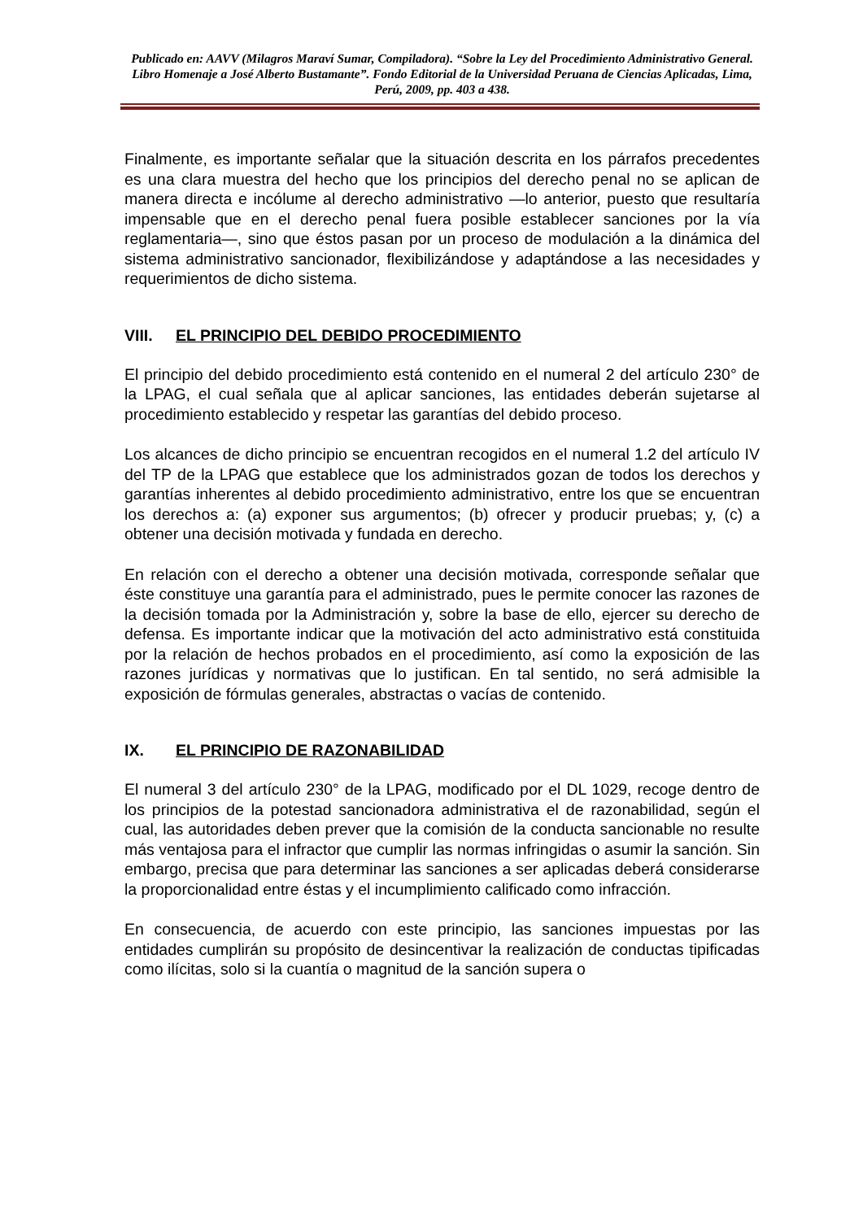Publicado en: AAVV (Milagros Maraví Sumar, Compiladora). “Sobre la Ley del Procedimiento Administrativo General. Libro Homenaje a José Alberto Bustamante”. Fondo Editorial de la Universidad Peruana de Ciencias Aplicadas, Lima, Perú, 2009, pp. 403 a 438.
Finalmente, es importante señalar que la situación descrita en los párrafos precedentes es una clara muestra del hecho que los principios del derecho penal no se aplican de manera directa e incólume al derecho administrativo —lo anterior, puesto que resultaría impensable que en el derecho penal fuera posible establecer sanciones por la vía reglamentaria—, sino que éstos pasan por un proceso de modulación a la dinámica del sistema administrativo sancionador, flexibilizándose y adaptándose a las necesidades y requerimientos de dicho sistema.
VIII. EL PRINCIPIO DEL DEBIDO PROCEDIMIENTO
El principio del debido procedimiento está contenido en el numeral 2 del artículo 230° de la LPAG, el cual señala que al aplicar sanciones, las entidades deberán sujetarse al procedimiento establecido y respetar las garantías del debido proceso.
Los alcances de dicho principio se encuentran recogidos en el numeral 1.2 del artículo IV del TP de la LPAG que establece que los administrados gozan de todos los derechos y garantías inherentes al debido procedimiento administrativo, entre los que se encuentran los derechos a: (a) exponer sus argumentos; (b) ofrecer y producir pruebas; y, (c) a obtener una decisión motivada y fundada en derecho.
En relación con el derecho a obtener una decisión motivada, corresponde señalar que éste constituye una garantía para el administrado, pues le permite conocer las razones de la decisión tomada por la Administración y, sobre la base de ello, ejercer su derecho de defensa. Es importante indicar que la motivación del acto administrativo está constituida por la relación de hechos probados en el procedimiento, así como la exposición de las razones jurídicas y normativas que lo justifican. En tal sentido, no será admisible la exposición de fórmulas generales, abstractas o vacías de contenido.
IX. EL PRINCIPIO DE RAZONABILIDAD
El numeral 3 del artículo 230° de la LPAG, modificado por el DL 1029, recoge dentro de los principios de la potestad sancionadora administrativa el de razonabilidad, según el cual, las autoridades deben prever que la comisión de la conducta sancionable no resulte más ventajosa para el infractor que cumplir las normas infringidas o asumir la sanción. Sin embargo, precisa que para determinar las sanciones a ser aplicadas deberá considerarse la proporcionalidad entre éstas y el incumplimiento calificado como infracción.
En consecuencia, de acuerdo con este principio, las sanciones impuestas por las entidades cumplirán su propósito de desincentivar la realización de conductas tipificadas como ilícitas, solo si la cuantía o magnitud de la sanción supera o